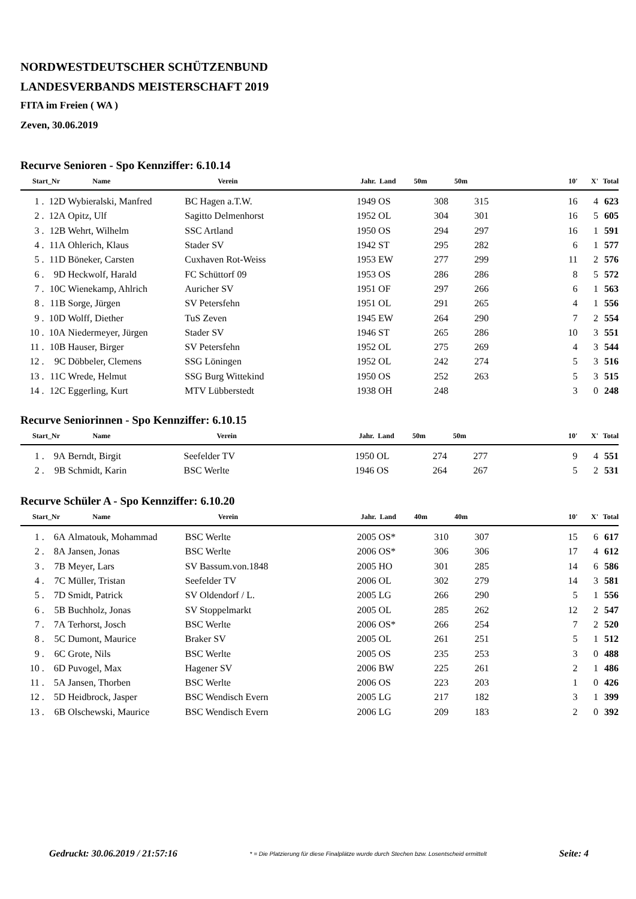NORDWESTDEUTSCHER SCHÜTZENBUND
LANDESVERBANDS MEISTERSCHAFT 2019
FITA im Freien ( WA )
Zeven, 30.06.2019
Recurve Senioren - Spo Kennziffer: 6.10.14
| Start_Nr | | Name | Verein | Jahr. | Land | 50m | 50m | | 10' | X' | Total |
| --- | --- | --- | --- | --- | --- | --- | --- | --- | --- | --- | --- |
| 1 . | 12D | Wybieralski, Manfred | BC Hagen a.T.W. | 1949 | OS | 308 | 315 | | 16 | 4 | 623 |
| 2 . | 12A | Opitz, Ulf | Sagitto Delmenhorst | 1952 | OL | 304 | 301 | | 16 | 5 | 605 |
| 3 . | 12B | Wehrt, Wilhelm | SSC Artland | 1950 | OS | 294 | 297 | | 16 | 1 | 591 |
| 4 . | 11A | Ohlerich, Klaus | Stader SV | 1942 | ST | 295 | 282 | | 6 | 1 | 577 |
| 5 . | 11D | Böneker, Carsten | Cuxhaven Rot-Weiss | 1953 | EW | 277 | 299 | | 11 | 2 | 576 |
| 6 . | 9D | Heckwolf, Harald | FC Schüttorf 09 | 1953 | OS | 286 | 286 | | 8 | 5 | 572 |
| 7 . | 10C | Wienekamp, Ahlrich | Auricher SV | 1951 | OF | 297 | 266 | | 6 | 1 | 563 |
| 8 . | 11B | Sorge, Jürgen | SV Petersfehn | 1951 | OL | 291 | 265 | | 4 | 1 | 556 |
| 9 . | 10D | Wolff, Diether | TuS Zeven | 1945 | EW | 264 | 290 | | 7 | 2 | 554 |
| 10 . | 10A | Niedermeyer, Jürgen | Stader SV | 1946 | ST | 265 | 286 | | 10 | 3 | 551 |
| 11 . | 10B | Hauser, Birger | SV Petersfehn | 1952 | OL | 275 | 269 | | 4 | 3 | 544 |
| 12 . | 9C | Döbbeler, Clemens | SSG Löningen | 1952 | OL | 242 | 274 | | 5 | 3 | 516 |
| 13 . | 11C | Wrede, Helmut | SSG Burg Wittekind | 1950 | OS | 252 | 263 | | 5 | 3 | 515 |
| 14 . | 12C | Eggerling, Kurt | MTV Lübberstedt | 1938 | OH | 248 | | | 3 | 0 | 248 |
Recurve Seniorinnen - Spo Kennziffer: 6.10.15
| Start_Nr | | Name | Verein | Jahr. | Land | 50m | 50m | | 10' | X' | Total |
| --- | --- | --- | --- | --- | --- | --- | --- | --- | --- | --- | --- |
| 1 . | 9A | Berndt, Birgit | Seefelder TV | 1950 | OL | 274 | 277 | | 9 | 4 | 551 |
| 2 . | 9B | Schmidt, Karin | BSC Werlte | 1946 | OS | 264 | 267 | | 5 | 2 | 531 |
Recurve Schüler A - Spo Kennziffer: 6.10.20
| Start_Nr | | Name | Verein | Jahr. | Land | 40m | 40m | | 10' | X' | Total |
| --- | --- | --- | --- | --- | --- | --- | --- | --- | --- | --- | --- |
| 1 . | 6A | Almatouk, Mohammad | BSC Werlte | 2005 | OS* | 310 | 307 | | 15 | 6 | 617 |
| 2 . | 8A | Jansen, Jonas | BSC Werlte | 2006 | OS* | 306 | 306 | | 17 | 4 | 612 |
| 3 . | 7B | Meyer, Lars | SV Bassum.von.1848 | 2005 | HO | 301 | 285 | | 14 | 6 | 586 |
| 4 . | 7C | Müller, Tristan | Seefelder TV | 2006 | OL | 302 | 279 | | 14 | 3 | 581 |
| 5 . | 7D | Smidt, Patrick | SV Oldendorf / L. | 2005 | LG | 266 | 290 | | 5 | 1 | 556 |
| 6 . | 5B | Buchholz, Jonas | SV Stoppelmarkt | 2005 | OL | 285 | 262 | | 12 | 2 | 547 |
| 7 . | 7A | Terhorst, Josch | BSC Werlte | 2006 | OS* | 266 | 254 | | 7 | 2 | 520 |
| 8 . | 5C | Dumont, Maurice | Braker SV | 2005 | OL | 261 | 251 | | 5 | 1 | 512 |
| 9 . | 6C | Grote, Nils | BSC Werlte | 2005 | OS | 235 | 253 | | 3 | 0 | 488 |
| 10 . | 6D | Puvogel, Max | Hagener SV | 2006 | BW | 225 | 261 | | 2 | 1 | 486 |
| 11 . | 5A | Jansen, Thorben | BSC Werlte | 2006 | OS | 223 | 203 | | 1 | 0 | 426 |
| 12 . | 5D | Heidbrock, Jasper | BSC Wendisch Evern | 2005 | LG | 217 | 182 | | 3 | 1 | 399 |
| 13 . | 6B | Olschewski, Maurice | BSC Wendisch Evern | 2006 | LG | 209 | 183 | | 2 | 0 | 392 |
Gedruckt: 30.06.2019 / 21:57:16 * = Die Platzierung für diese Finalplätze wurde durch Stechen bzw. Losentscheid ermittelt Seite: 4